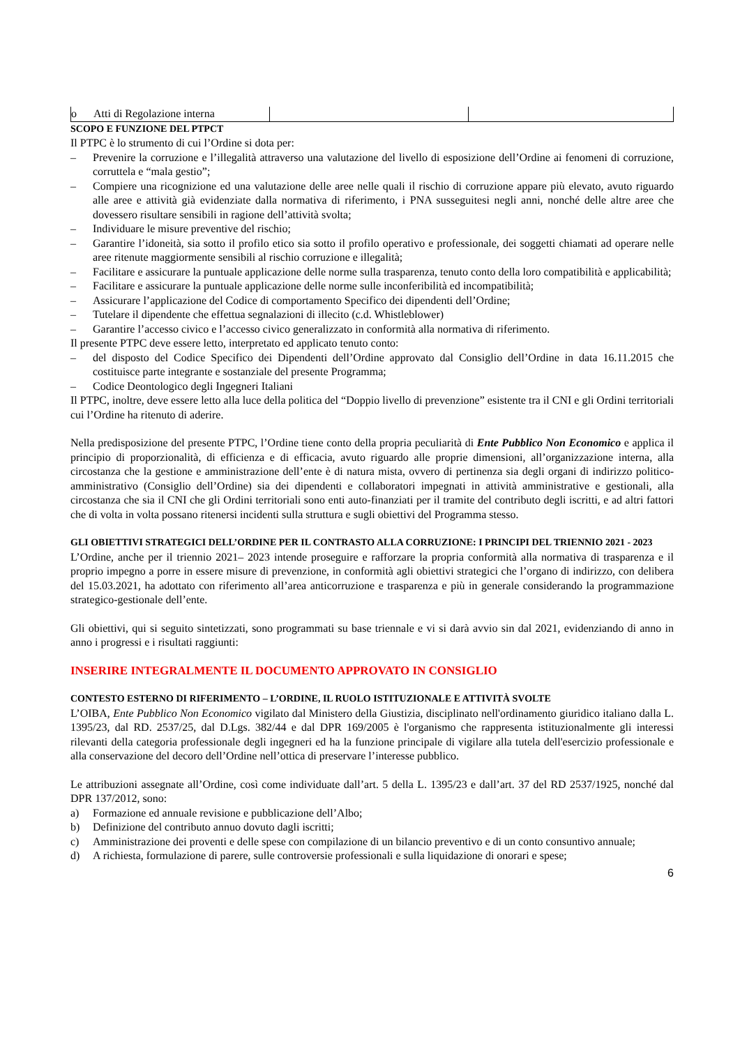| o Atti di Regolazione interna | | |
SCOPO E FUNZIONE DEL PTPCT
Il PTPC è lo strumento di cui l’Ordine si dota per:
– Prevenire la corruzione e l’illegalità attraverso una valutazione del livello di esposizione dell’Ordine ai fenomeni di corruzione, corruttela e “mala gestio”;
– Compiere una ricognizione ed una valutazione delle aree nelle quali il rischio di corruzione appare più elevato, avuto riguardo alle aree e attività già evidenziate dalla normativa di riferimento, i PNA susseguitesi negli anni, nonché delle altre aree che dovessero risultare sensibili in ragione dell’attività svolta;
– Individuare le misure preventive del rischio;
– Garantire l’idoneità, sia sotto il profilo etico sia sotto il profilo operativo e professionale, dei soggetti chiamati ad operare nelle aree ritenute maggiormente sensibili al rischio corruzione e illegalità;
– Facilitare e assicurare la puntuale applicazione delle norme sulla trasparenza, tenuto conto della loro compatibilità e applicabilità;
– Facilitare e assicurare la puntuale applicazione delle norme sulle inconferibilità ed incompatibilità;
– Assicurare l’applicazione del Codice di comportamento Specifico dei dipendenti dell’Ordine;
– Tutelare il dipendente che effettua segnalazioni di illecito (c.d. Whistleblower)
– Garantire l’accesso civico e l’accesso civico generalizzato in conformità alla normativa di riferimento.
Il presente PTPC deve essere letto, interpretato ed applicato tenuto conto:
– del disposto del Codice Specifico dei Dipendenti dell’Ordine approvato dal Consiglio dell’Ordine in data 16.11.2015 che costituisce parte integrante e sostanziale del presente Programma;
– Codice Deontologico degli Ingegneri Italiani
Il PTPC, inoltre, deve essere letto alla luce della politica del “Doppio livello di prevenzione” esistente tra il CNI e gli Ordini territoriali cui l’Ordine ha ritenuto di aderire.
Nella predisposizione del presente PTPC, l’Ordine tiene conto della propria peculiarità di Ente Pubblico Non Economico e applica il principio di proporzionalità, di efficienza e di efficacia, avuto riguardo alle proprie dimensioni, all’organizzazione interna, alla circostanza che la gestione e amministrazione dell’ente è di natura mista, ovvero di pertinenza sia degli organi di indirizzo politico-amministrativo (Consiglio dell’Ordine) sia dei dipendenti e collaboratori impegnati in attività amministrative e gestionali, alla circostanza che sia il CNI che gli Ordini territoriali sono enti auto-finanziati per il tramite del contributo degli iscritti, e ad altri fattori che di volta in volta possano ritenersi incidenti sulla struttura e sugli obiettivi del Programma stesso.
GLI OBIETTIVI STRATEGICI DELL’ORDINE PER IL CONTRASTO ALLA CORRUZIONE: I PRINCIPI DEL TRIENNIO 2021 - 2023
L’Ordine, anche per il triennio 2021– 2023 intende proseguire e rafforzare la propria conformità alla normativa di trasparenza e il proprio impegno a porre in essere misure di prevenzione, in conformità agli obiettivi strategici che l’organo di indirizzo, con delibera del 15.03.2021, ha adottato con riferimento all’area anticorruzione e trasparenza e più in generale considerando la programmazione strategico-gestionale dell’ente.
Gli obiettivi, qui si seguito sintetizzati, sono programmati su base triennale e vi si darà avvio sin dal 2021, evidenziando di anno in anno i progressi e i risultati raggiunti:
INSERIRE INTEGRALMENTE IL DOCUMENTO APPROVATO IN CONSIGLIO
CONTESTO ESTERNO DI RIFERIMENTO – L’ORDINE, IL RUOLO ISTITUZIONALE E ATTIVITÀ SVOLTE
L’OIBA, Ente Pubblico Non Economico vigilato dal Ministero della Giustizia, disciplinato nell'ordinamento giuridico italiano dalla L. 1395/23, dal RD. 2537/25, dal D.Lgs. 382/44 e dal DPR 169/2005 è l'organismo che rappresenta istituzionalmente gli interessi rilevanti della categoria professionale degli ingegneri ed ha la funzione principale di vigilare alla tutela dell'esercizio professionale e alla conservazione del decoro dell’Ordine nell’ottica di preservare l’interesse pubblico.
Le attribuzioni assegnate all’Ordine, così come individuate dall’art. 5 della L. 1395/23 e dall’art. 37 del RD 2537/1925, nonché dal DPR 137/2012, sono:
a) Formazione ed annuale revisione e pubblicazione dell’Albo;
b) Definizione del contributo annuo dovuto dagli iscritti;
c) Amministrazione dei proventi e delle spese con compilazione di un bilancio preventivo e di un conto consuntivo annuale;
d) A richiesta, formulazione di parere, sulle controversie professionali e sulla liquidazione di onorari e spese;
6